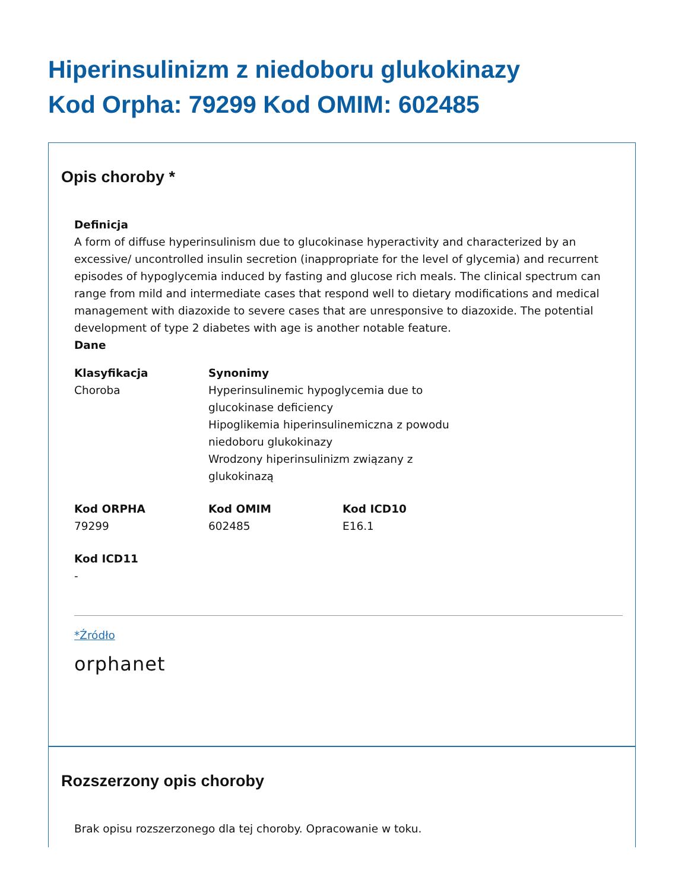Hiperinsulinizm z niedoboru glukokinazy
Kod Orpha: 79299 Kod OMIM: 602485
Opis choroby *
Definicja
A form of diffuse hyperinsulinism due to glucokinase hyperactivity and characterized by an excessive/ uncontrolled insulin secretion (inappropriate for the level of glycemia) and recurrent episodes of hypoglycemia induced by fasting and glucose rich meals. The clinical spectrum can range from mild and intermediate cases that respond well to dietary modifications and medical management with diazoxide to severe cases that are unresponsive to diazoxide. The potential development of type 2 diabetes with age is another notable feature.
Dane
Klasyfikacja
Choroba
Synonimy
Hyperinsulinemic hypoglycemia due to glucokinase deficiency
Hipoglikemia hiperinsulinemiczna z powodu niedoboru glukokinazy
Wrodzony hiperinsulinizm związany z glukokinazą
Kod ORPHA
79299
Kod OMIM
602485
Kod ICD10
E16.1
Kod ICD11
-
*Źródło
orphanet
Rozszerzony opis choroby
Brak opisu rozszerzonego dla tej choroby. Opracowanie w toku.